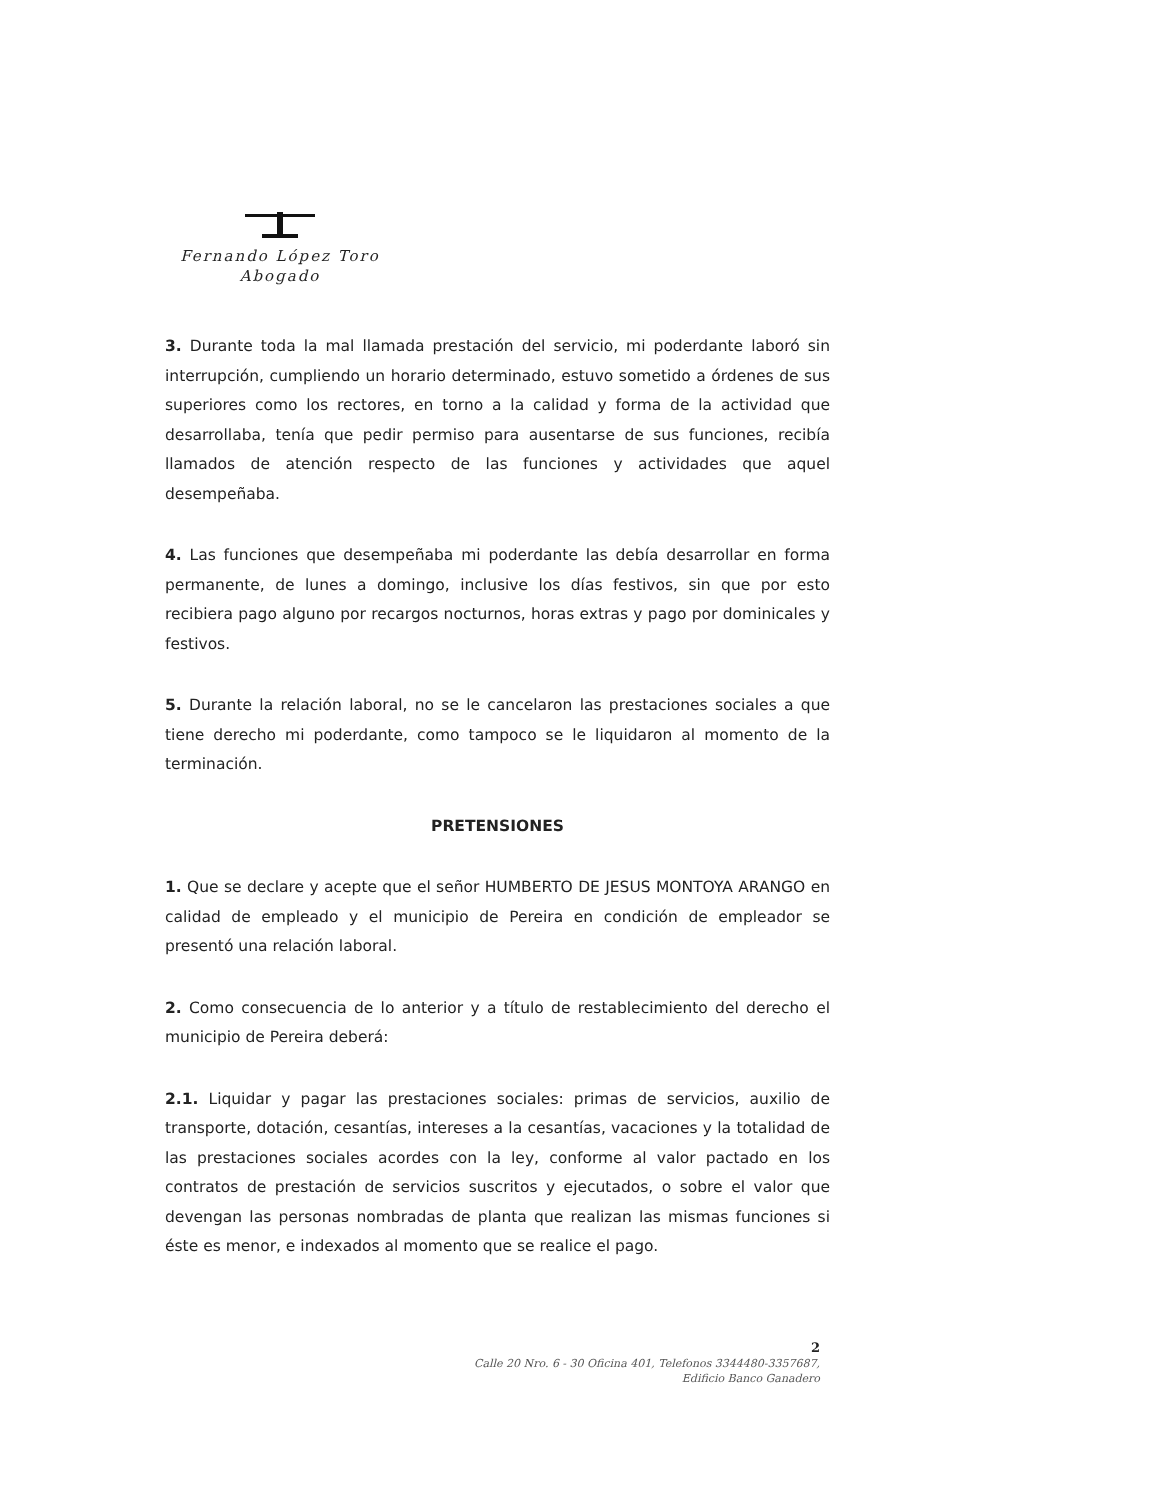Fernando López Toro
Abogado
3. Durante toda la mal llamada prestación del servicio, mi poderdante laboró sin interrupción, cumpliendo un horario determinado, estuvo sometido a órdenes de sus superiores como los rectores, en torno a la calidad y forma de la actividad que desarrollaba, tenía que pedir permiso para ausentarse de sus funciones, recibía llamados de atención respecto de las funciones y actividades que aquel desempeñaba.
4. Las funciones que desempeñaba mi poderdante las debía desarrollar en forma permanente, de lunes a domingo, inclusive los días festivos, sin que por esto recibiera pago alguno por recargos nocturnos, horas extras y pago por dominicales y festivos.
5. Durante la relación laboral, no se le cancelaron las prestaciones sociales a que tiene derecho mi poderdante, como tampoco se le liquidaron al momento de la terminación.
PRETENSIONES
1. Que se declare y acepte que el señor HUMBERTO DE JESUS MONTOYA ARANGO en calidad de empleado y el municipio de Pereira en condición de empleador se presentó una relación laboral.
2. Como consecuencia de lo anterior y a título de restablecimiento del derecho el municipio de Pereira deberá:
2.1. Liquidar y pagar las prestaciones sociales: primas de servicios, auxilio de transporte, dotación, cesantías, intereses a la cesantías, vacaciones y la totalidad de las prestaciones sociales acordes con la ley, conforme al valor pactado en los contratos de prestación de servicios suscritos y ejecutados, o sobre el valor que devengan las personas nombradas de planta que realizan las mismas funciones si éste es menor, e indexados al momento que se realice el pago.
2
Calle 20 Nro. 6 - 30 Oficina 401, Telefonos 3344480-3357687,
Edificio Banco Ganadero